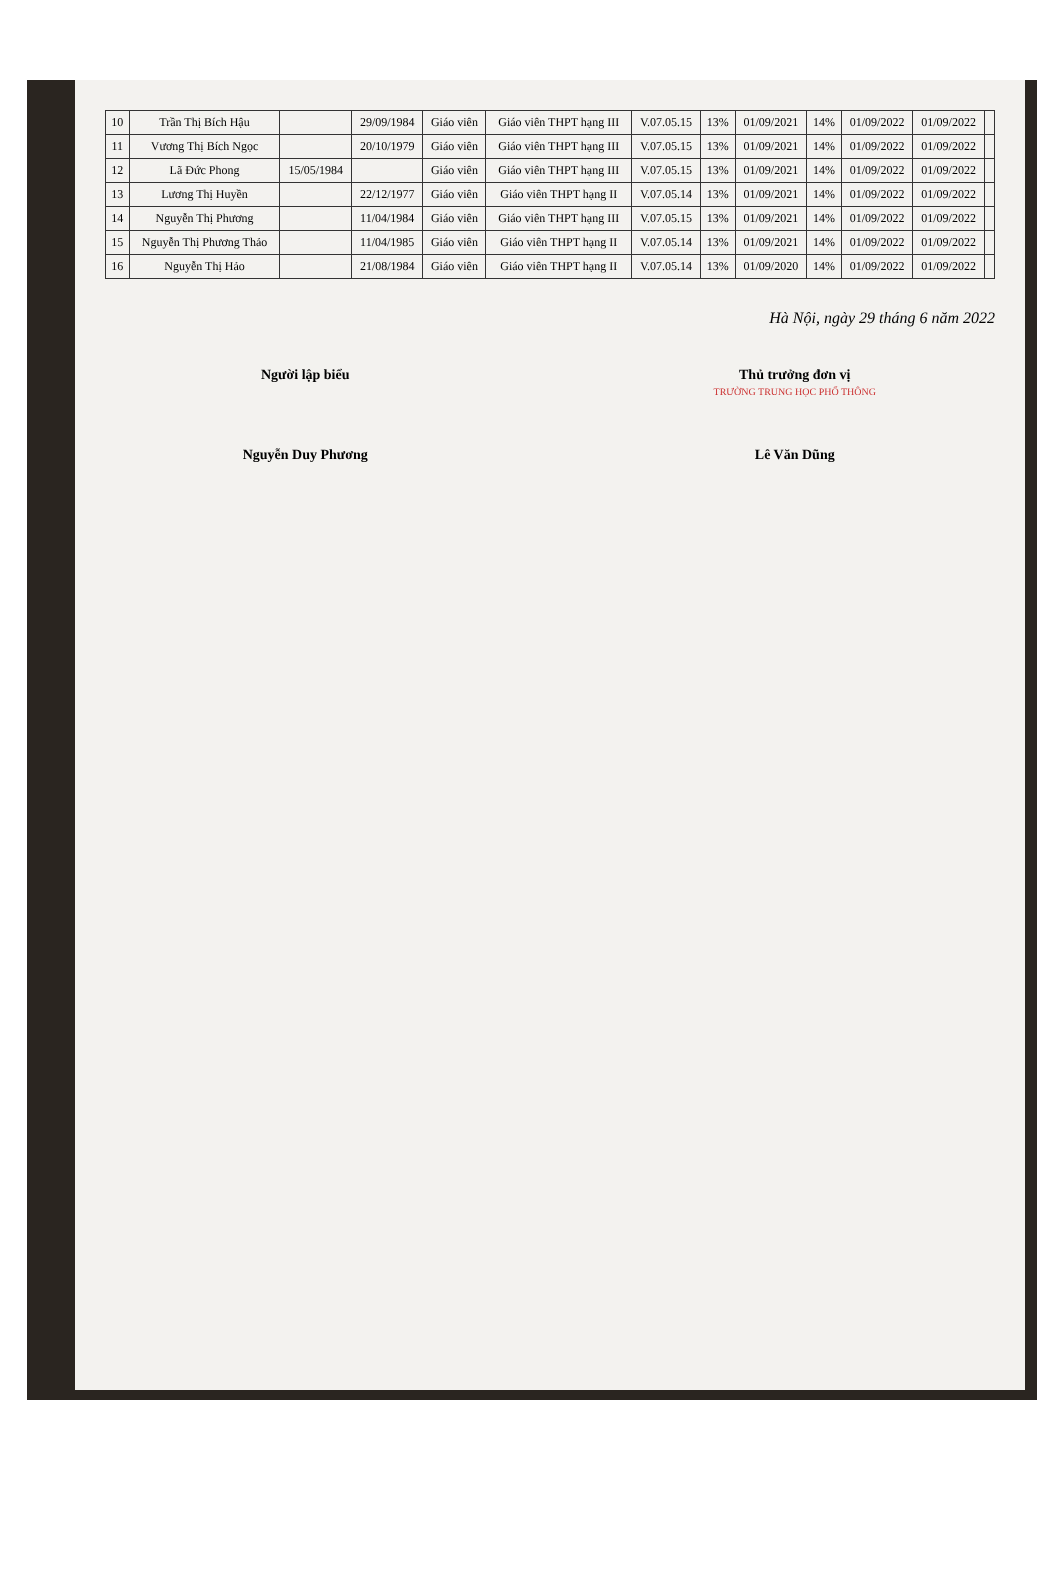| 10 | Trần Thị Bích Hậu | | 29/09/1984 | Giáo viên | Giáo viên THPT hạng III | V.07.05.15 | 13% | 01/09/2021 | 14% | 01/09/2022 | 01/09/2022 | |
| 11 | Vương Thị Bích Ngọc | | 20/10/1979 | Giáo viên | Giáo viên THPT hạng III | V.07.05.15 | 13% | 01/09/2021 | 14% | 01/09/2022 | 01/09/2022 | |
| 12 | Lã Đức Phong | 15/05/1984 | | Giáo viên | Giáo viên THPT hạng III | V.07.05.15 | 13% | 01/09/2021 | 14% | 01/09/2022 | 01/09/2022 | |
| 13 | Lương Thị Huyền | | 22/12/1977 | Giáo viên | Giáo viên THPT hạng II | V.07.05.14 | 13% | 01/09/2021 | 14% | 01/09/2022 | 01/09/2022 | |
| 14 | Nguyễn Thị Phương | | 11/04/1984 | Giáo viên | Giáo viên THPT hạng III | V.07.05.15 | 13% | 01/09/2021 | 14% | 01/09/2022 | 01/09/2022 | |
| 15 | Nguyễn Thị Phương Thảo | | 11/04/1985 | Giáo viên | Giáo viên THPT hạng II | V.07.05.14 | 13% | 01/09/2021 | 14% | 01/09/2022 | 01/09/2022 | |
| 16 | Nguyễn Thị Hảo | | 21/08/1984 | Giáo viên | Giáo viên THPT hạng II | V.07.05.14 | 13% | 01/09/2020 | 14% | 01/09/2022 | 01/09/2022 | |
Hà Nội, ngày 29 tháng 6 năm 2022
Người lập biểu
Nguyễn Duy Phương
Thủ trưởng đơn vị
TRƯỜNG TRUNG HỌC PHỔ THÔNG
Lê Văn Dũng